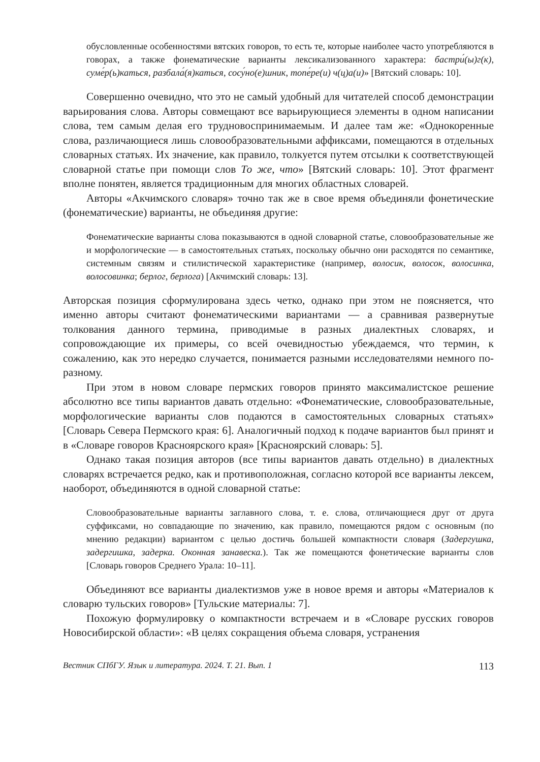обусловленные особенностями вятских говоров, то есть те, которые наиболее часто употребляются в говорах, а также фонематические варианты лексикализованного характера: бастри́(ы)г(к), суме́р(ь)каться, разбала́(я)каться, сосу́но(е)шник, топе́ре(и) ч(ц)а(и)» [Вятский словарь: 10].
Совершенно очевидно, что это не самый удобный для читателей способ демонстрации варьирования слова. Авторы совмещают все варьирующиеся элементы в одном написании слова, тем самым делая его трудновоспринимаемым. И далее там же: «Однокоренные слова, различающиеся лишь словообразовательными аффиксами, помещаются в отдельных словарных статьях. Их значение, как правило, толкуется путем отсылки к соответствующей словарной статье при помощи слов То же, что» [Вятский словарь: 10]. Этот фрагмент вполне понятен, является традиционным для многих областных словарей.
Авторы «Акчимского словаря» точно так же в свое время объединяли фонетические (фонематические) варианты, не объединяя другие:
Фонематические варианты слова показываются в одной словарной статье, словообразовательные же и морфологические — в самостоятельных статьях, поскольку обычно они расходятся по семантике, системным связям и стилистической характеристике (например, волосик, волосок, волосинка, волосовинка; берлог, берлога) [Акчимский словарь: 13].
Авторская позиция сформулирована здесь четко, однако при этом не поясняется, что именно авторы считают фонематическими вариантами — а сравнивая развернутые толкования данного термина, приводимые в разных диалектных словарях, и сопровождающие их примеры, со всей очевидностью убеждаемся, что термин, к сожалению, как это нередко случается, понимается разными исследователями немного по-разному.
При этом в новом словаре пермских говоров принято максималистское решение абсолютно все типы вариантов давать отдельно: «Фонематические, словообразовательные, морфологические варианты слов подаются в самостоятельных словарных статьях» [Словарь Севера Пермского края: 6]. Аналогичный подход к подаче вариантов был принят и в «Словаре говоров Красноярского края» [Красноярский словарь: 5].
Однако такая позиция авторов (все типы вариантов давать отдельно) в диалектных словарях встречается редко, как и противоположная, согласно которой все варианты лексем, наоборот, объединяются в одной словарной статье:
Словообразовательные варианты заглавного слова, т. е. слова, отличающиеся друг от друга суффиксами, но совпадающие по значению, как правило, помещаются рядом с основным (по мнению редакции) вариантом с целью достичь большей компактности словаря (Задергушка, задергишка, задерка. Оконная занавеска.). Так же помещаются фонетические варианты слов [Словарь говоров Среднего Урала: 10–11].
Объединяют все варианты диалектизмов уже в новое время и авторы «Материалов к словарю тульских говоров» [Тульские материалы: 7].
Похожую формулировку о компактности встречаем и в «Словаре русских говоров Новосибирской области»: «В целях сокращения объема словаря, устранения
Вестник СПбГУ. Язык и литература. 2024. Т. 21. Вып. 1 113